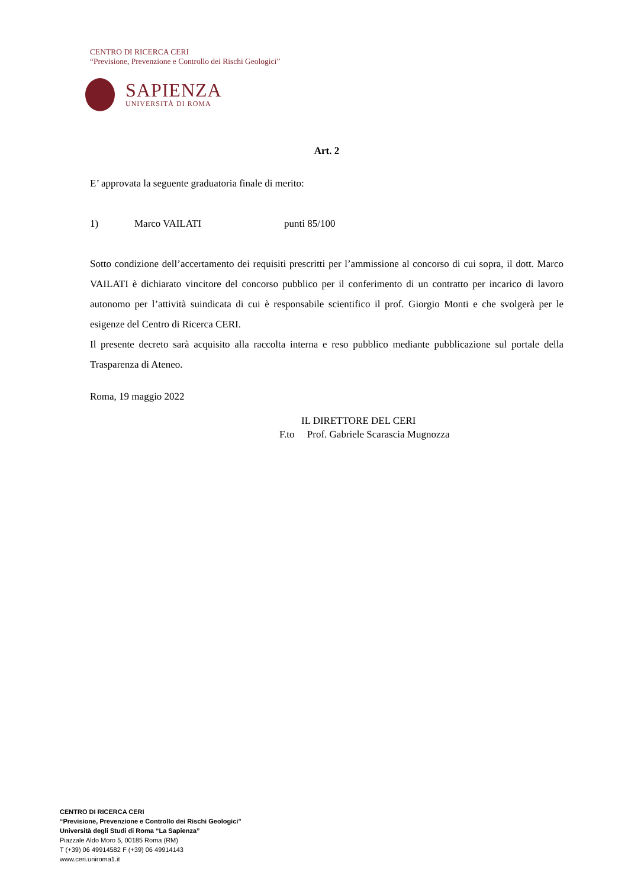CENTRO DI RICERCA CERI
“Previsione, Prevenzione e Controllo dei Rischi Geologici”
SAPIENZA
UNIVERSITÀ DI ROMA
Art. 2
E’ approvata la seguente graduatoria finale di merito:
1) Marco VAILATI punti 85/100
Sotto condizione dell’accertamento dei requisiti prescritti per l’ammissione al concorso di cui sopra, il dott. Marco VAILATI è dichiarato vincitore del concorso pubblico per il conferimento di un contratto per incarico di lavoro autonomo per l’attività suindicata di cui è responsabile scientifico il prof. Giorgio Monti e che svolgerà per le esigenze del Centro di Ricerca CERI.
Il presente decreto sarà acquisito alla raccolta interna e reso pubblico mediante pubblicazione sul portale della Trasparenza di Ateneo.
Roma, 19 maggio 2022
IL DIRETTORE DEL CERI
F.to Prof. Gabriele Scarascia Mugnozza
CENTRO DI RICERCA CERI
“Previsione, Prevenzione e Controllo dei Rischi Geologici”
Università degli Studi di Roma “La Sapienza”
Piazzale Aldo Moro 5, 00185 Roma (RM)
T (+39) 06 49914582 F (+39) 06 49914143
www.ceri.uniroma1.it